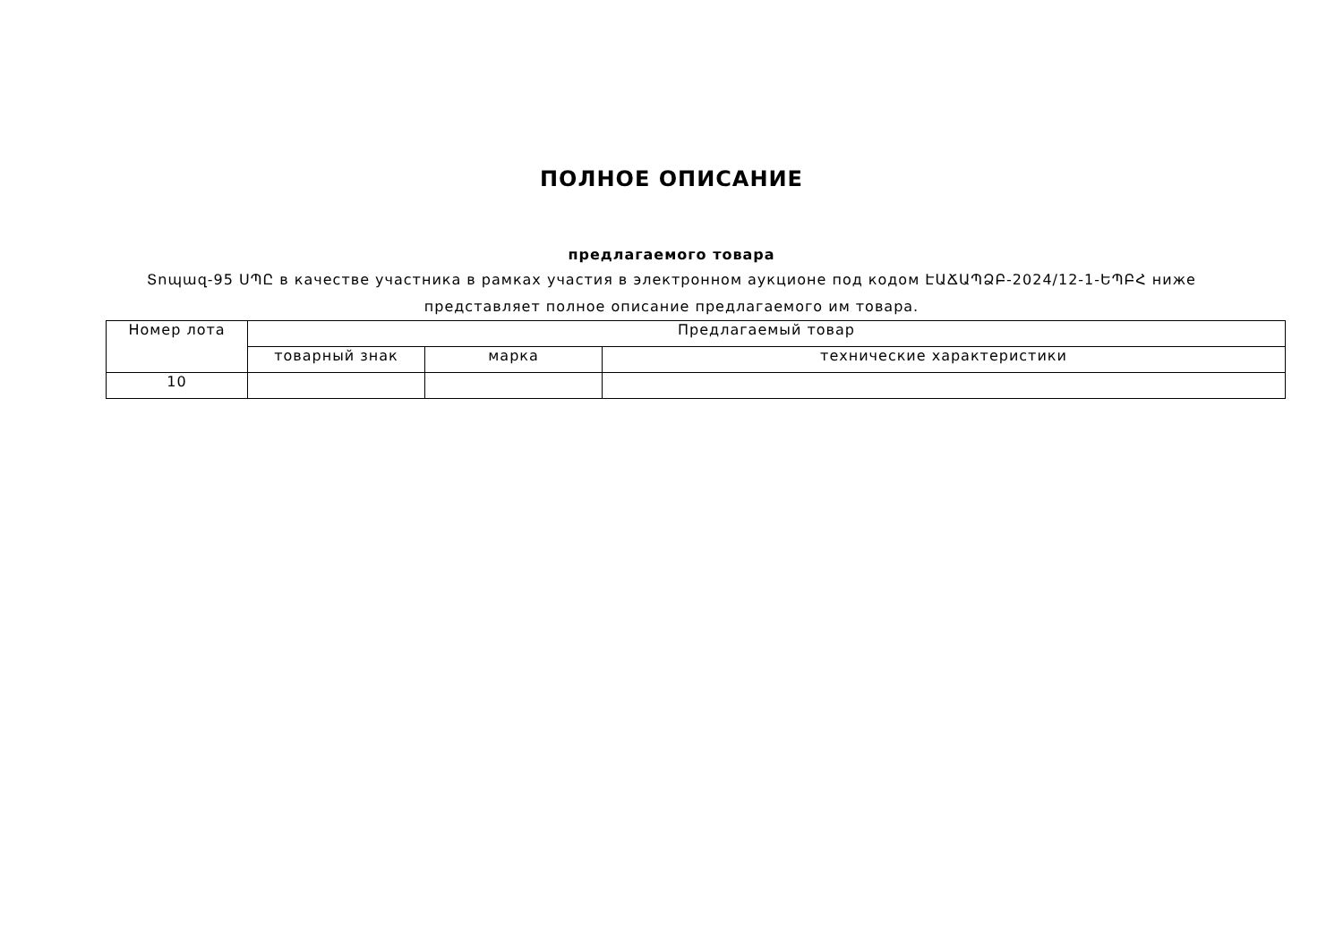ПОЛНОЕ ОПИСАНИЕ
предлагаемого товара
Տոպազ-95 ՍՊԸ в качестве участника в рамках участия в электронном аукционе под кодом ԷԱՃԱՊՁԲ-2024/12-1-ԵՊԲՀ ниже представляет полное описание предлагаемого им товара.
| Номер лота | Предлагаемый товар | | |
| --- | --- | --- | --- |
| | товарный знак | марка | технические характеристики |
| 10 | | | |